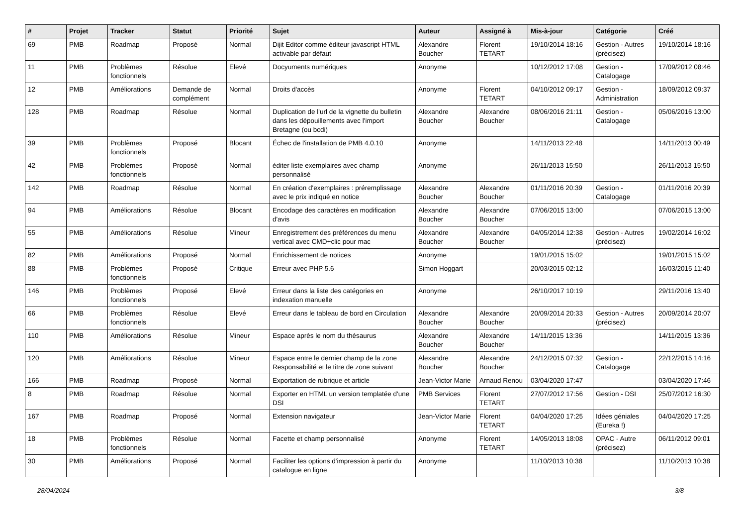| # | Projet | Tracker | Statut | Priorité | Sujet | Auteur | Assigné à | Mis-à-jour | Catégorie | Créé |
| --- | --- | --- | --- | --- | --- | --- | --- | --- | --- | --- |
| 69 | PMB | Roadmap | Proposé | Normal | Dijit Editor comme éditeur javascript HTML activable par défaut | Alexandre Boucher | Florent TETART | 19/10/2014 18:16 | Gestion - Autres (précisez) | 19/10/2014 18:16 |
| 11 | PMB | Problèmes fonctionnels | Résolue | Elevé | Docyuments numériques | Anonyme | | 10/12/2012 17:08 | Gestion - Catalogage | 17/09/2012 08:46 |
| 12 | PMB | Améliorations | Demande de complément | Normal | Droits d'accès | Anonyme | Florent TETART | 04/10/2012 09:17 | Gestion - Administration | 18/09/2012 09:37 |
| 128 | PMB | Roadmap | Résolue | Normal | Duplication de l'url de la vignette du bulletin dans les dépouillements avec l'import Bretagne (ou bcdi) | Alexandre Boucher | Alexandre Boucher | 08/06/2016 21:11 | Gestion - Catalogage | 05/06/2016 13:00 |
| 39 | PMB | Problèmes fonctionnels | Proposé | Blocant | Échec de l'installation de PMB 4.0.10 | Anonyme | | 14/11/2013 22:48 | | 14/11/2013 00:49 |
| 42 | PMB | Problèmes fonctionnels | Proposé | Normal | éditer liste exemplaires avec champ personnalisé | Anonyme | | 26/11/2013 15:50 | | 26/11/2013 15:50 |
| 142 | PMB | Roadmap | Résolue | Normal | En création d'exemplaires : préremplissage avec le prix indiqué en notice | Alexandre Boucher | Alexandre Boucher | 01/11/2016 20:39 | Gestion - Catalogage | 01/11/2016 20:39 |
| 94 | PMB | Améliorations | Résolue | Blocant | Encodage des caractères en modification d'avis | Alexandre Boucher | Alexandre Boucher | 07/06/2015 13:00 | | 07/06/2015 13:00 |
| 55 | PMB | Améliorations | Résolue | Mineur | Enregistrement des préférences du menu vertical avec CMD+clic pour mac | Alexandre Boucher | Alexandre Boucher | 04/05/2014 12:38 | Gestion - Autres (précisez) | 19/02/2014 16:02 |
| 82 | PMB | Améliorations | Proposé | Normal | Enrichissement de notices | Anonyme | | 19/01/2015 15:02 | | 19/01/2015 15:02 |
| 88 | PMB | Problèmes fonctionnels | Proposé | Critique | Erreur avec PHP 5.6 | Simon Hoggart | | 20/03/2015 02:12 | | 16/03/2015 11:40 |
| 146 | PMB | Problèmes fonctionnels | Proposé | Elevé | Erreur dans la liste des catégories en indexation manuelle | Anonyme | | 26/10/2017 10:19 | | 29/11/2016 13:40 |
| 66 | PMB | Problèmes fonctionnels | Résolue | Elevé | Erreur dans le tableau de bord en Circulation | Alexandre Boucher | Alexandre Boucher | 20/09/2014 20:33 | Gestion - Autres (précisez) | 20/09/2014 20:07 |
| 110 | PMB | Améliorations | Résolue | Mineur | Espace après le nom du thésaurus | Alexandre Boucher | Alexandre Boucher | 14/11/2015 13:36 | | 14/11/2015 13:36 |
| 120 | PMB | Améliorations | Résolue | Mineur | Espace entre le dernier champ de la zone Responsabilité et le titre de zone suivant | Alexandre Boucher | Alexandre Boucher | 24/12/2015 07:32 | Gestion - Catalogage | 22/12/2015 14:16 |
| 166 | PMB | Roadmap | Proposé | Normal | Exportation de rubrique et article | Jean-Victor Marie | Arnaud Renou | 03/04/2020 17:47 | | 03/04/2020 17:46 |
| 8 | PMB | Roadmap | Résolue | Normal | Exporter en HTML un version templatée d'une DSI | PMB Services | Florent TETART | 27/07/2012 17:56 | Gestion - DSI | 25/07/2012 16:30 |
| 167 | PMB | Roadmap | Proposé | Normal | Extension navigateur | Jean-Victor Marie | Florent TETART | 04/04/2020 17:25 | Idées géniales (Eureka !) | 04/04/2020 17:25 |
| 18 | PMB | Problèmes fonctionnels | Résolue | Normal | Facette et champ personnalisé | Anonyme | Florent TETART | 14/05/2013 18:08 | OPAC - Autre (précisez) | 06/11/2012 09:01 |
| 30 | PMB | Améliorations | Proposé | Normal | Faciliter les options d'impression à partir du catalogue en ligne | Anonyme | | 11/10/2013 10:38 | | 11/10/2013 10:38 |
28/04/2024 3/8